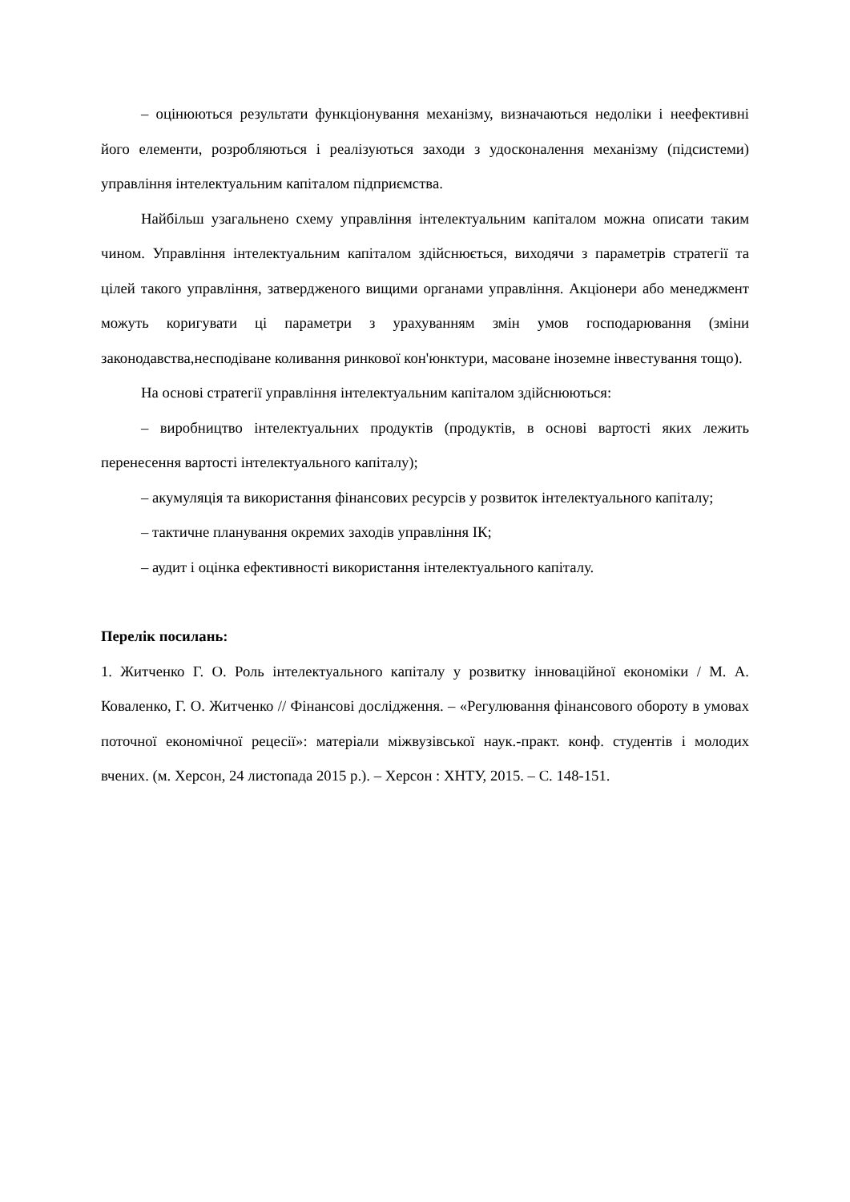– оцінюються результати функціонування механізму, визначаються недоліки і неефективні його елементи, розробляються і реалізуються заходи з удосконалення механізму (підсистеми) управління інтелектуальним капіталом підприємства.
Найбільш узагальнено схему управління інтелектуальним капіталом можна описати таким чином. Управління інтелектуальним капіталом здійснюється, виходячи з параметрів стратегії та цілей такого управління, затвердженого вищими органами управління. Акціонери або менеджмент можуть коригувати ці параметри з урахуванням змін умов господарювання (зміни законодавства,несподіване коливання ринкової кон'юнктури, масоване іноземне інвестування тощо).
На основі стратегії управління інтелектуальним капіталом здійснюються:
– виробництво інтелектуальних продуктів (продуктів, в основі вартості яких лежить перенесення вартості інтелектуального капіталу);
– акумуляція та використання фінансових ресурсів у розвиток інтелектуального капіталу;
– тактичне планування окремих заходів управління ІК;
– аудит і оцінка ефективності використання інтелектуального капіталу.
Перелік посилань:
1. Житченко Г. О. Роль інтелектуального капіталу у розвитку інноваційної економіки / М. А. Коваленко, Г. О. Житченко // Фінансові дослідження. – «Регулювання фінансового обороту в умовах поточної економічної рецесії»: матеріали міжвузівської наук.-практ. конф. студентів і молодих вчених. (м. Херсон, 24 листопада 2015 р.). – Херсон : ХНТУ, 2015. – С. 148-151.